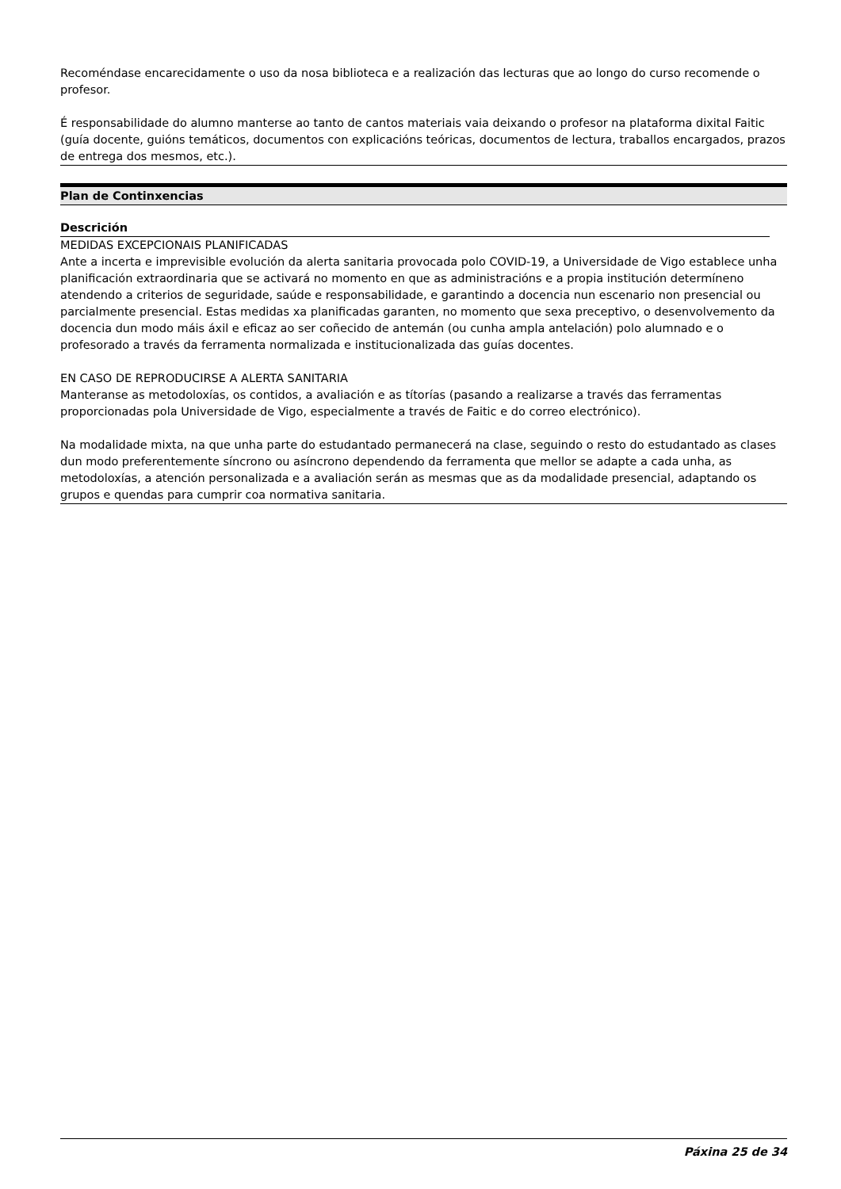Recoméndase encarecidamente o uso da nosa biblioteca e a realización das lecturas que ao longo do curso recomende o profesor.
É responsabilidade do alumno manterse ao tanto de cantos materiais vaia deixando o profesor na plataforma dixital Faitic (guía docente, guións temáticos, documentos con explicacións teóricas, documentos de lectura, traballos encargados, prazos de entrega dos mesmos, etc.).
Plan de Continxencias
Descrición
MEDIDAS EXCEPCIONAIS PLANIFICADAS
Ante a incerta e imprevisible evolución da alerta sanitaria provocada polo COVID-19, a Universidade de Vigo establece unha planificación extraordinaria que se activará no momento en que as administracións e a propia institución determíneno atendendo a criterios de seguridade, saúde e responsabilidade, e garantindo a docencia nun escenario non presencial ou parcialmente presencial. Estas medidas xa planificadas garanten, no momento que sexa preceptivo, o desenvolvemento da docencia dun modo máis áxil e eficaz ao ser coñecido de antemán (ou cunha ampla antelación) polo alumnado e o profesorado a través da ferramenta normalizada e institucionalizada das guías docentes.
EN CASO DE REPRODUCIRSE A ALERTA SANITARIA
Manteranse as metodoloxías, os contidos, a avaliación e as títorías (pasando a realizarse a través das ferramentas proporcionadas pola Universidade de Vigo, especialmente a través de Faitic e do correo electrónico).
Na modalidade mixta, na que unha parte do estudantado permanecerá na clase, seguindo o resto do estudantado as clases dun modo preferentemente síncrono ou asíncrono dependendo da ferramenta que mellor se adapte a cada unha, as metodoloxías, a atención personalizada e a avaliación serán as mesmas que as da modalidade presencial, adaptando os grupos e quendas para cumprir coa normativa sanitaria.
Páxina 25 de 34